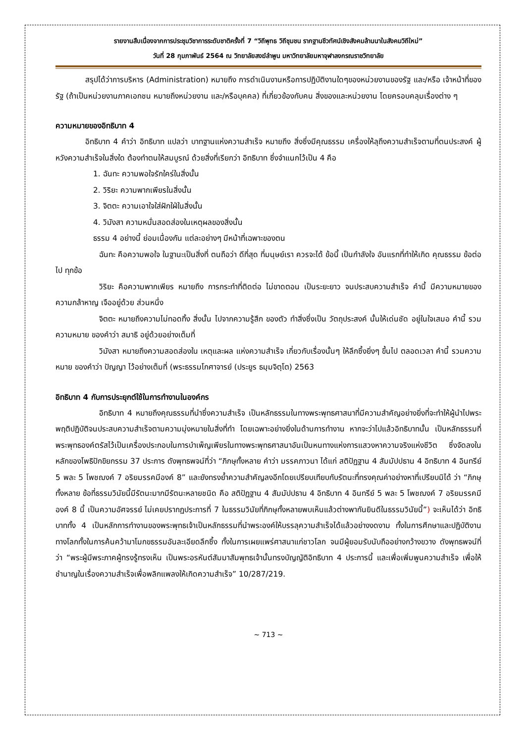รายงานสืบเนื่องจากการประชุมวิชาการระดับชาติครั้งที่ 7 “วิถีพุทธ วิถีชุมชน รากฐานชีวทัศน์เชิงสังคมล้านนาในสังคมวิถีใหม่”
วันที่ 28 กุมภาพันธ์ 2564 ณ วิทยาลัยสงฆ์ลำพูน มหาวิทยาลัยมหาจุฬาลงกรณราชวิทยาลัย
สรุปได้ว่าการบริหาร (Administration) หมายถึง การดำเนินงานหรือการปฏิบัติงานใดๆของหน่วยงานของรัฐ และ/หรือ เจ้าหน้าที่ของรัฐ (ถ้าเป็นหน่วยงานภาคเอกชน หมายถึงหน่วยงาน และ/หรือบุคคล) ที่เกี่ยวข้องกับคน สิ่งของและหน่วยงาน โดยครอบคลุมเรื่องต่าง ๆ
ความหมายของอิทธิบาท 4
อิทธิบาท 4 คำว่า อิทธิบาท แปลว่า บาทฐานแห่งความสำเร็จ หมายถึง สิ่งซึ่งมีคุณธรรม เครื่องให้ลุถึงความสำเร็จตามที่ตนประสงค์ ผู้หวังความสำเร็จในสิ่งใด ต้องทำตนให้สมบูรณ์ ด้วยสิ่งที่เรียกว่า อิทธิบาท ซึ่งจำแนกไว้เป็น 4 คือ
1. ฉันทะ ความพอใจรักใคร่ในสิ่งนั้น
2. วิริยะ ความพากเพียรในสิ่งนั้น
3. จิตตะ ความเอาใจใส่ฝักใฝ่ในสิ่งนั้น
4. วิมังสา ความหมั่นสอดส่องในเหตุผลของสิ่งนั้น
ธรรม 4 อย่างนี้ ย่อมเนื่องกัน แต่ละอย่างๆ มีหน้าที่เฉพาะของตน
ฉันทะ คือความพอใจ ในฐานะเป็นสิ่งที่ ตนถือว่า ดีที่สุด ที่มนุษย์เรา ควรจะได้ ข้อนี้ เป็นกำลังใจ อันแรกที่ทำให้เกิด คุณธรรม ข้อต่อไป ทุกข้อ
วิริยะ คือความพากเพียร หมายถึง การกระทำที่ติดต่อ ไม่ขาดตอน เป็นระยะยาว จนประสบความสำเร็จ คำนี้ มีความหมายของ ความกล้าหาญ เจืออยู่ด้วย ส่วนหนึ่ง
จิตตะ หมายถึงความไม่ทอดทิ้ง สิ่งนั้น ไปจากความรู้สึก ของตัว ทำสิ่งซึ่งเป็น วัตถุประสงค์ นั้นให้เด่นชัด อยู่ในใจเสมอ คำนี้ รวมความหมาย ของคำว่า สมาธิ อยู่ด้วยอย่างเต็มที่
วิมังสา หมายถึงความสอดส่องใน เหตุและผล แห่งความสำเร็จ เกี่ยวกับเรื่องนั้นๆ ให้ลึกซึ้งยิ่งๆ ขึ้นไป ตลอดเวลา คำนี้ รวมความหมาย ของคำว่า ปัญญา ไว้อย่างเต็มที่ (พระธรรมโกศาจารย์ (ประยูร ธมฺมจิตฺโต) 2563
อิทธิบาท 4 กับการประยุกต์ใช้ในการทำงานในองค์กร
อิทธิบาท 4 หมายถึงคุณธรรมที่นำซึ่งความสำเร็จ เป็นหลักธรรมในทางพระพุทธศาสนาที่มีความสำคัญอย่างยิ่งที่จะทำให้ผู้นำไปพระพฤติปฏิบัติจนประสบความสำเร็จตามความมุ่งหมายในสิ่งที่ทำ โดยเฉพาะอย่างยิ่งในด้านการทำงาน หากจะว่าไปแล้วอิทธิบาทนั้น เป็นหลักธรรมที่พระพุทธองค์ตรัสไว้เป็นเครื่องประกอบในการบำเพ็ญเพียรในทางพระพุทธศาสนาอันเป็นหนทางแห่งการแสวงหาความจริงแห่งชีวิต ซึ่งจัดลงในหลักของโพธิปักขิยกรรม 37 ประการ ดังพุทธพจน์ที่ว่า “ภิกษุทั้งหลาย คำว่า มรรคภาวนา ได้แก่ สติปัฏฐาน 4 สัมมัปปธาน 4 อิทธิบาท 4 อินทรีย์ 5 พละ 5 โพชฌงค์ 7 อริยมรรคมีองค์ 8” และยังทรงย้ำความสำคัญลงอีกโดยเปรียบเทียบกับรัตนะที่ทรงคุณค่าอย่างหาที่เปรียบมิได้ ว่า “ภิกษุทั้งหลาย ข้อที่ธรรมวินัยนี้มีรัตนะมากมีรัตนะหลายชนิด คือ สติปัฏฐาน 4 สัมมัปปธาน 4 อิทธิบาท 4 อินทรีย์ 5 พละ 5 โพชฌงค์ 7 อริยมรรคมีองค์ 8 นี้ เป็นความอัศจรรย์ ไม่เคยปรากฏประการที่ 7 ในธรรมวินัยที่ภิกษุทั้งหลายพบเห็นแล้วต่างพากันยินดีในธรรมวินัยนี้”) จะเห็นได้ว่า อิทธิบาททั้ง 4 เป็นหลักการทำงานของพระพุทธเจ้าเป็นหลักธรรมที่นำพระองค์ให้บรรลุความสำเร็จได้แล้วอย่างงดงาม ทั้งในการศึกษาและปฏิบัติงานทางโลกทั้งในการค้นคว้ามาโมกขธรรมอันละเอียดลึกซึ้ง ทั้งในการเผยแพร่ศาสนาแก่ชาวโลก จนมีผู้ยอมรับนับถืออย่างกว้างขวาง ดังพุทธพจน์ที่ว่า “พระผู้มีพระภาคผู้ทรงรู้ทรงเห็น เป็นพระอรหันต์สัมมาสัมพุทธเจ้านั้นทรงบัญญัติอิทธิบาท 4 ประการนี้ และเพื่อเพิ่มพูนความสำเร็จ เพื่อให้ชำนาญในเรื่องความสำเร็จเพื่อพลิกแพลงให้เกิดความสำเร็จ” 10/287/219.
~ 713 ~